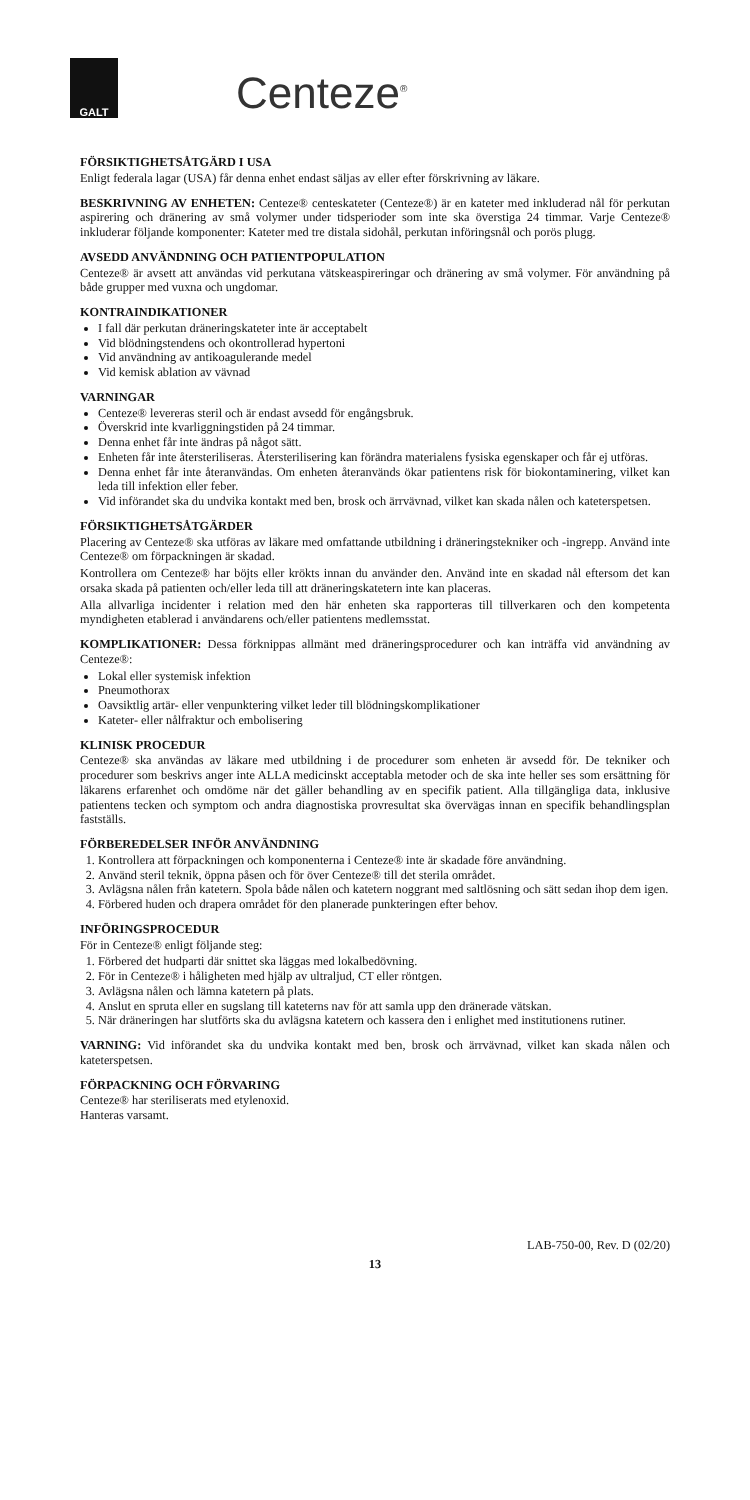GALT
Centeze<sup>®</sup>
FÖRSIKTIGHETSÅTGÄRD I USA
Enligt federala lagar (USA) får denna enhet endast säljas av eller efter förskrivning av läkare.
BESKRIVNING AV ENHETEN: Centeze® centeskateter (Centeze®) är en kateter med inkluderad nål för perkutan aspirering och dränering av små volymer under tidsperioder som inte ska överstiga 24 timmar. Varje Centeze® inkluderar följande komponenter: Kateter med tre distala sidohål, perkutan införingsnål och porös plugg.
AVSEDD ANVÄNDNING OCH PATIENTPOPULATION
Centeze® är avsett att användas vid perkutana vätskeaspireringar och dränering av små volymer. För användning på både grupper med vuxna och ungdomar.
KONTRAINDIKATIONER
I fall där perkutan dräneringskateter inte är acceptabelt
Vid blödningstendens och okontrollerad hypertoni
Vid användning av antikoagulerande medel
Vid kemisk ablation av vävnad
VARNINGAR
Centeze® levereras steril och är endast avsedd för engångsbruk.
Överskrid inte kvarliggningstiden på 24 timmar.
Denna enhet får inte ändras på något sätt.
Enheten får inte återsteriliseras. Återsterilisering kan förändra materialens fysiska egenskaper och får ej utföras.
Denna enhet får inte återanvändas. Om enheten återanvänds ökar patientens risk för biokontaminering, vilket kan leda till infektion eller feber.
Vid införandet ska du undvika kontakt med ben, brosk och ärrvävnad, vilket kan skada nålen och kateterspetsen.
FÖRSIKTIGHETSÅTGÄRDER
Placering av Centeze® ska utföras av läkare med omfattande utbildning i dräneringstekniker och -ingrepp. Använd inte Centeze® om förpackningen är skadad.
Kontrollera om Centeze® har böjts eller krökts innan du använder den. Använd inte en skadad nål eftersom det kan orsaka skada på patienten och/eller leda till att dräneringskatetern inte kan placeras.
Alla allvarliga incidenter i relation med den här enheten ska rapporteras till tillverkaren och den kompetenta myndigheten etablerad i användarens och/eller patientens medlemsstat.
KOMPLIKATIONER: Dessa förknippas allmänt med dräneringsprocedurer och kan inträffa vid användning av Centeze®:
Lokal eller systemisk infektion
Pneumothorax
Oavsiktlig artär- eller venpunktering vilket leder till blödningskomplikationer
Kateter- eller nålfraktur och embolisering
KLINISK PROCEDUR
Centeze® ska användas av läkare med utbildning i de procedurer som enheten är avsedd för. De tekniker och procedurer som beskrivs anger inte ALLA medicinskt acceptabla metoder och de ska inte heller ses som ersättning för läkarens erfarenhet och omdöme när det gäller behandling av en specifik patient. Alla tillgängliga data, inklusive patientens tecken och symptom och andra diagnostiska provresultat ska övervägas innan en specifik behandlingsplan fastställs.
FÖRBEREDELSER INFÖR ANVÄNDNING
1. Kontrollera att förpackningen och komponenterna i Centeze® inte är skadade före användning.
2. Använd steril teknik, öppna påsen och för över Centeze® till det sterila området.
3. Avlägsna nålen från katetern. Spola både nålen och katetern noggrant med saltlösning och sätt sedan ihop dem igen.
4. Förbered huden och drapera området för den planerade punkteringen efter behov.
INFÖRINGSPROCEDUR
För in Centeze® enligt följande steg:
1. Förbered det hudparti där snittet ska läggas med lokalbedövning.
2. För in Centeze® i håligheten med hjälp av ultraljud, CT eller röntgen.
3. Avlägsna nålen och lämna katetern på plats.
4. Anslut en spruta eller en sugslang till kateterns nav för att samla upp den dränerade vätskan.
5. När dräneringen har slutförts ska du avlägsna katetern och kassera den i enlighet med institutionens rutiner.
VARNING: Vid införandet ska du undvika kontakt med ben, brosk och ärrvävnad, vilket kan skada nålen och kateterspetsen.
FÖRPACKNING OCH FÖRVARING
Centeze® har steriliserats med etylenoxid.
Hanteras varsamt.
LAB-750-00, Rev. D (02/20)
13